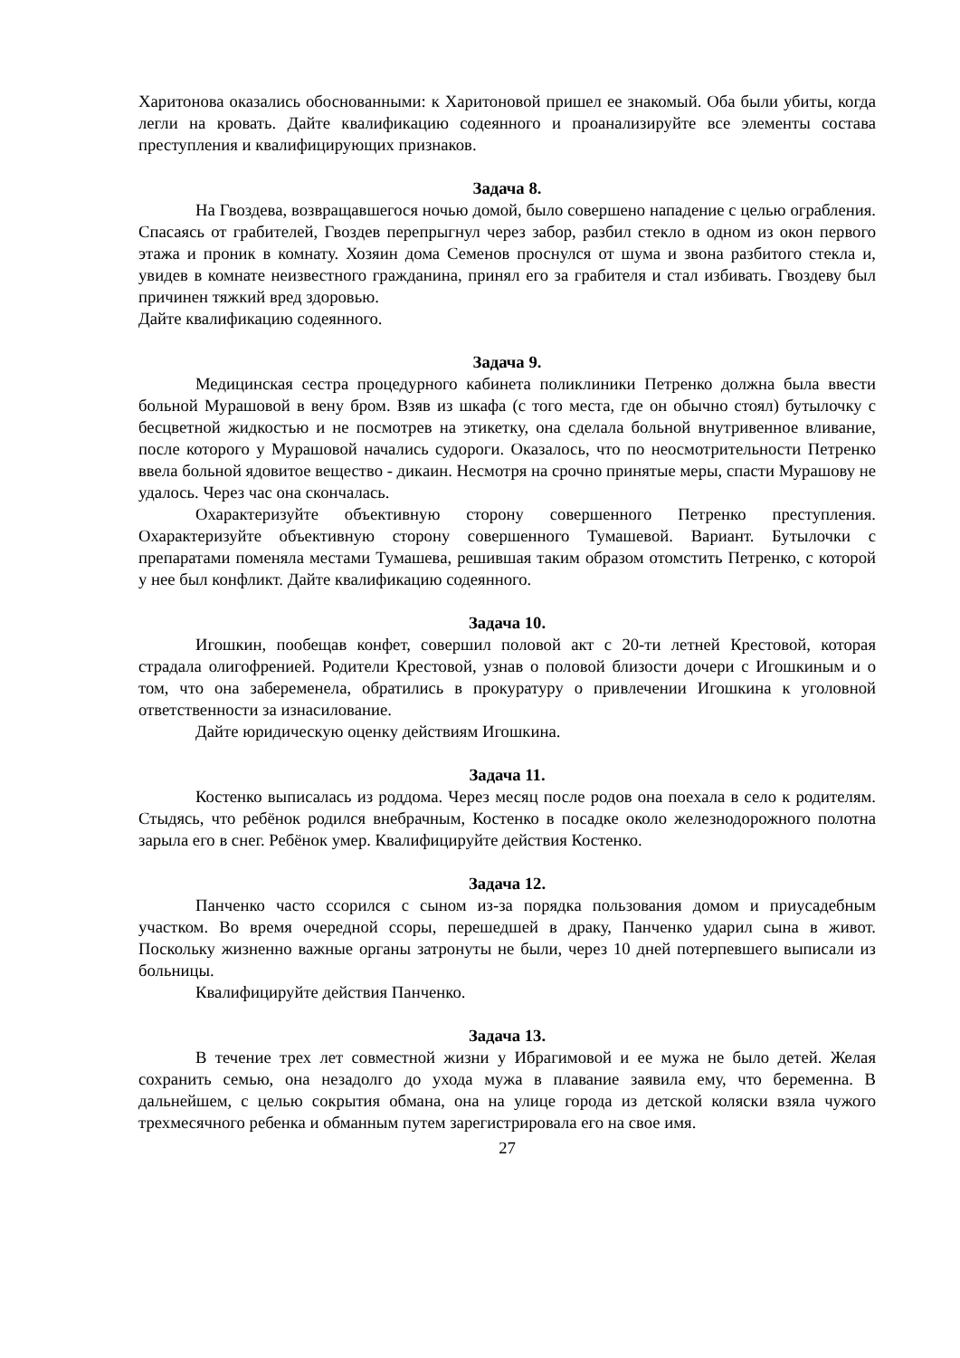Харитонова оказались обоснованными: к Харитоновой пришел ее знакомый. Оба были убиты, когда легли на кровать. Дайте квалификацию содеянного и проанализируйте все элементы состава преступления и квалифицирующих признаков.
Задача 8.
На Гвоздева, возвращавшегося ночью домой, было совершено нападение с целью ограбления. Спасаясь от грабителей, Гвоздев перепрыгнул через забор, разбил стекло в одном из окон первого этажа и проник в комнату. Хозяин дома Семенов проснулся от шума и звона разбитого стекла и, увидев в комнате неизвестного гражданина, принял его за грабителя и стал избивать. Гвоздеву был причинен тяжкий вред здоровью.
Дайте квалификацию содеянного.
Задача 9.
Медицинская сестра процедурного кабинета поликлиники Петренко должна была ввести больной Мурашовой в вену бром. Взяв из шкафа (с того места, где он обычно стоял) бутылочку с бесцветной жидкостью и не посмотрев на этикетку, она сделала больной внутривенное вливание, после которого у Мурашовой начались судороги. Оказалось, что по неосмотрительности Петренко ввела больной ядовитое вещество - дикаин. Несмотря на срочно принятые меры, спасти Мурашову не удалось. Через час она скончалась.
Охарактеризуйте объективную сторону совершенного Петренко преступления. Охарактеризуйте объективную сторону совершенного Тумашевой. Вариант. Бутылочки с препаратами поменяла местами Тумашева, решившая таким образом отомстить Петренко, с которой у нее был конфликт. Дайте квалификацию содеянного.
Задача 10.
Игошкин, пообещав конфет, совершил половой акт с 20-ти летней Крестовой, которая страдала олигофренией. Родители Крестовой, узнав о половой близости дочери с Игошкиным и о том, что она забеременела, обратились в прокуратуру о привлечении Игошкина к уголовной ответственности за изнасилование.
Дайте юридическую оценку действиям Игошкина.
Задача 11.
Костенко выписалась из роддома. Через месяц после родов она поехала в село к родителям. Стыдясь, что ребёнок родился внебрачным, Костенко в посадке около железнодорожного полотна зарыла его в снег. Ребёнок умер. Квалифицируйте действия Костенко.
Задача 12.
Панченко часто ссорился с сыном из-за порядка пользования домом и приусадебным участком. Во время очередной ссоры, перешедшей в драку, Панченко ударил сына в живот. Поскольку жизненно важные органы затронуты не были, через 10 дней потерпевшего выписали из больницы.
Квалифицируйте действия Панченко.
Задача 13.
В течение трех лет совместной жизни у Ибрагимовой и ее мужа не было детей. Желая сохранить семью, она незадолго до ухода мужа в плавание заявила ему, что беременна. В дальнейшем, с целью сокрытия обмана, она на улице города из детской коляски взяла чужого трехмесячного ребенка и обманным путем зарегистрировала его на свое имя.
27